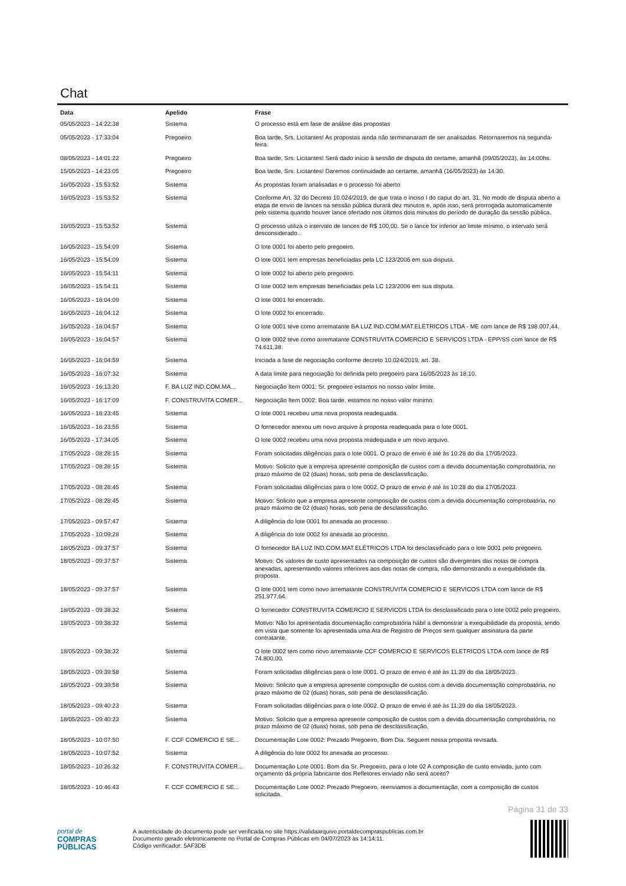Chat
| Data | Apelido | Frase |
| --- | --- | --- |
| 05/05/2023 - 14:22:38 | Sistema | O processo está em fase de análise das propostas |
| 05/05/2023 - 17:33:04 | Pregoeiro | Boa tarde, Srs. Licitantes! As propostas ainda não terminanaram de ser analisadas. Retornaremos na segunda-feira. |
| 08/05/2023 - 14:01:22 | Pregoeiro | Boa tarde, Srs. Licitantes! Será dado início à sessão de disputa do certame, amanhã (09/05/2023), às 14:00hs. |
| 15/05/2023 - 14:23:05 | Pregoeiro | Boa tarde, Srs. Licitantes! Daremos continuidade ao certame, amanhã (16/05/2023) às 14:30. |
| 16/05/2023 - 15:53:52 | Sistema | As propostas foram analisadas e o processo foi aberto |
| 16/05/2023 - 15:53:52 | Sistema | Conforme Art. 32 do Decreto 10.024/2019, de que trata o inciso I do caput do art. 31. No modo de disputa aberto a etapa de envio de lances na sessão pública durará dez minutos e, após isso, será prorrogada automaticamente pelo sistema quando houver lance ofertado nos últimos dois minutos do período de duração da sessão pública. |
| 16/05/2023 - 15:53:52 | Sistema | O processo utiliza o intervalo de lances de R$ 100,00. Se o lance for inferior ao limite mínimo, o intervalo será desconsiderado. |
| 16/05/2023 - 15:54:09 | Sistema | O lote 0001 foi aberto pelo pregoeiro. |
| 16/05/2023 - 15:54:09 | Sistema | O lote 0001 tem empresas beneficiadas pela LC 123/2006 em sua disputa. |
| 16/05/2023 - 15:54:11 | Sistema | O lote 0002 foi aberto pelo pregoeiro. |
| 16/05/2023 - 15:54:11 | Sistema | O lote 0002 tem empresas beneficiadas pela LC 123/2006 em sua disputa. |
| 16/05/2023 - 16:04:09 | Sistema | O lote 0001 foi encerrado. |
| 16/05/2023 - 16:04:12 | Sistema | O lote 0002 foi encerrado. |
| 16/05/2023 - 16:04:57 | Sistema | O lote 0001 teve como arrematante BA LUZ IND.COM.MAT.ELÉTRICOS LTDA - ME com lance de R$ 198.007,44. |
| 16/05/2023 - 16:04:57 | Sistema | O lote 0002 teve como arrematante CONSTRUVITA COMERCIO E SERVICOS LTDA - EPP/SS com lance de R$ 74.611,38. |
| 16/05/2023 - 16:04:59 | Sistema | Iniciada a fase de negociação conforme decreto 10.024/2019, art. 38. |
| 16/05/2023 - 16:07:32 | Sistema | A data limite para negociação foi definida pelo pregoeiro para 16/05/2023 às 18:10. |
| 16/05/2023 - 16:13:20 | F. BA LUZ IND.COM.MA... | Negociação Item 0001: Sr. pregoeiro estamos no nosso valor limite. |
| 16/05/2023 - 16:17:09 | F. CONSTRUVITA COMER... | Negociação Item 0002: Boa tarde, estamos no nosso valor minimo. |
| 16/05/2023 - 16:23:45 | Sistema | O lote 0001 recebeu uma nova proposta readequada. |
| 16/05/2023 - 16:23:55 | Sistema | O fornecedor anexou um novo arquivo à proposta readequada para o lote 0001. |
| 16/05/2023 - 17:34:05 | Sistema | O lote 0002 recebeu uma nova proposta readequada e um novo arquivo. |
| 17/05/2023 - 08:28:15 | Sistema | Foram solicitadas diligências para o lote 0001. O prazo de envio é até às 10:28 do dia 17/05/2023. |
| 17/05/2023 - 08:28:15 | Sistema | Motivo: Solicito que a empresa apresente composição de custos com a devida documentação comprobatória, no prazo máximo de 02 (duas) horas, sob pena de desclassificação. |
| 17/05/2023 - 08:28:45 | Sistema | Foram solicitadas diligências para o lote 0002. O prazo de envio é até às 10:28 do dia 17/05/2023. |
| 17/05/2023 - 08:28:45 | Sistema | Motivo: Solicito que a empresa apresente composição de custos com a devida documentação comprobatória, no prazo máximo de 02 (duas) horas, sob pena de desclassificação. |
| 17/05/2023 - 09:57:47 | Sistema | A diligência do lote 0001 foi anexada ao processo. |
| 17/05/2023 - 10:09:28 | Sistema | A diligência do lote 0002 foi anexada ao processo. |
| 18/05/2023 - 09:37:57 | Sistema | O fornecedor BA LUZ IND.COM.MAT.ELÉTRICOS LTDA foi desclassificado para o lote 0001 pelo pregoeiro. |
| 18/05/2023 - 09:37:57 | Sistema | Motivo: Os valores de custo apresentados na composição de custos são divergentes das notas de compra anexadas, apresentando valores inferiores aos das notas de compra, não demonstrando a exequibilidade da proposta. |
| 18/05/2023 - 09:37:57 | Sistema | O lote 0001 tem como novo arrematante CONSTRUVITA COMERCIO E SERVICOS LTDA com lance de R$ 251.977,64. |
| 18/05/2023 - 09:38:32 | Sistema | O fornecedor CONSTRUVITA COMERCIO E SERVICOS LTDA foi desclassificado para o lote 0002 pelo pregoeiro. |
| 18/05/2023 - 09:38:32 | Sistema | Motivo: Não foi apresentada documentação comprobatória hábil a demonstrar a exequibilidade da proposta, tendo em vista que somente foi apresentada uma Ata de Registro de Preços sem qualquer assinatura da parte contratante. |
| 18/05/2023 - 09:38:32 | Sistema | O lote 0002 tem como novo arrematante CCF COMERCIO E SERVICOS ELETRICOS LTDA com lance de R$ 74.800,00. |
| 18/05/2023 - 09:39:58 | Sistema | Foram solicitadas diligências para o lote 0001. O prazo de envio é até às 11:39 do dia 18/05/2023. |
| 18/05/2023 - 09:39:58 | Sistema | Motivo: Solicito que a empresa apresente composição de custos com a devida documentação comprobatória, no prazo máximo de 02 (duas) horas, sob pena de desclassificação. |
| 18/05/2023 - 09:40:23 | Sistema | Foram solicitadas diligências para o lote 0002. O prazo de envio é até às 11:39 do dia 18/05/2023. |
| 18/05/2023 - 09:40:23 | Sistema | Motivo: Solicito que a empresa apresente composição de custos com a devida documentação comprobatória, no prazo máximo de 02 (duas) horas, sob pena de desclassificação. |
| 18/05/2023 - 10:07:50 | F. CCF COMERCIO E SE... | Documentação Lote 0002: Prezado Pregoeiro, Bom Dia. Seguem nossa proposta revisada. |
| 18/05/2023 - 10:07:52 | Sistema | A diligência do lote 0002 foi anexada ao processo. |
| 18/05/2023 - 10:26:32 | F. CONSTRUVITA COMER... | Documentação Lote 0001: Bom dia Sr. Pregoeiro, para o lote 02 A composição de custo enviada, junto com orçamento dá própria fabricante dos Refletores enviado não será aceito? |
| 18/05/2023 - 10:46:43 | F. CCF COMERCIO E SE... | Documentação Lote 0002: Prezado Pregoeiro, reenviamos a documentação, com a composição de custos solicitada. |
Página 31 de 33
portal de
COMPRAS
PÚBLICAS
A autenticidade do documento pode ser verificada no site https://validaarquivo.portaldecompraspublicas.com.br
Documento gerado eletronicamente no Portal de Compras Públicas em 04/07/2023 às 14:14:11.
Código verificador: 5AF3DB